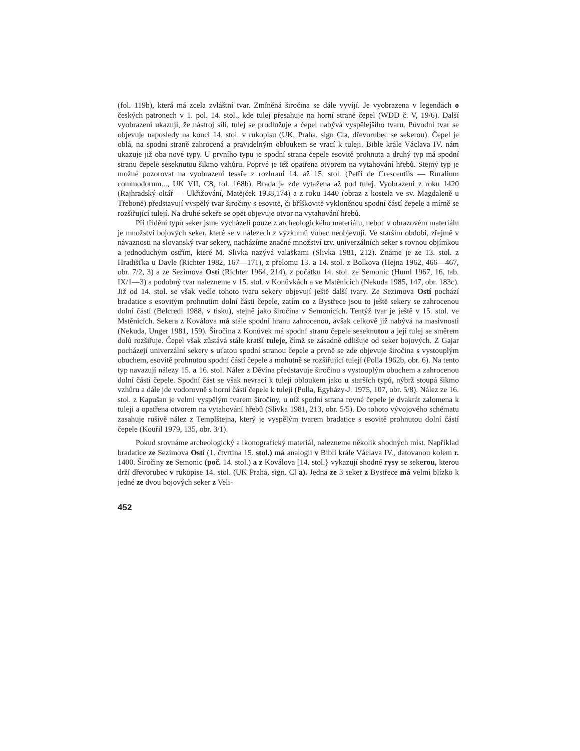(fol. 119b), která má zcela zvláštní tvar. Zmíněná širočina se dále vyvíjí. Je vyobrazena v legendách o českých patronech v 1. pol. 14. stol., kde tulej přesahuje na horní straně čepel (WDD č. V, 19/6). Další vyobrazení ukazují, že nástroj sílí, tulej se prodlužuje a čepel nabývá vyspělejšího tvaru. Původní tvar se objevuje naposledy na konci 14. stol. v rukopisu (UK, Praha, sign Cla, dřevorubec se sekerou). Čepel je oblá, na spodní straně zahrocená a pravidelným obloukem se vrací k tuleji. Bible krále Václava IV. nám ukazuje již oba nové typy. U prvního typu je spodní strana čepele esovitě prohnuta a druhý typ má spodní stranu čepele seseknutou šikmo vzhůru. Poprvé je též opatřena otvorem na vytahování hřebů. Stejný typ je možné pozorovat na vyobrazení tesaře z rozhraní 14. až 15. stol. (Petři de Crescentiis — Ruralium commodorum..., UK VII, C8, fol. 168b). Brada je zde vytažena až pod tulej. Vyobrazení z roku 1420 (Rajhradský oltář — Ukřižování, Matějček 1938,174) a z roku 1440 (obraz z kostela ve sv. Magdaleně u Třeboně) představují vyspělý tvar širočiny s esovitě, či bříškovitě vykloněnou spodní částí čepele a mírně se rozšiřující tulejí. Na druhé sekeře se opět objevuje otvor na vytahování hřebů.
Při třídění typů seker jsme vycházeli pouze z archeologického materiálu, neboť v obrazovém materiálu je množství bojových seker, které se v nálezech z výzkumů vůbec neobjevují. Ve starším období, zřejmě v návaznosti na slovanský tvar sekery, nacházíme značné množství tzv. univerzálních seker s rovnou objímkou a jednoduchým ostřím, které M. Slivka nazývá valaškami (Slivka 1981, 212). Známe je ze 13. stol. z Hradišťka u Davle (Richter 1982, 167—171), z přelomu 13. a 14. stol. z Bolkova (Hejna 1962, 466—467, obr. 7/2, 3) a ze Sezimova Ostí (Richter 1964, 214), z počátku 14. stol. ze Semonic (Huml 1967, 16, tab. IX/1—3) a podobný tvar nalezneme v 15. stol. v Konůvkách a ve Mstěnicích (Nekuda 1985, 147, obr. 183c). Již od 14. stol. se však vedle tohoto tvaru sekery objevují ještě další tvary. Ze Sezimova Ostí pochází bradatice s esovitým prohnutím dolní části čepele, zatím co z Bystřece jsou to ještě sekery se zahrocenou dolní částí (Belcredi 1988, v tisku), stejně jako širočina v Semonicích. Tentýž tvar je ještě v 15. stol. ve Mstěnicích. Sekera z Koválova má stále spodní hranu zahrocenou, avšak celkově již nabývá na masivnosti (Nekuda, Unger 1981, 159). Širočina z Konůvek má spodní stranu čepele seseknutou a její tulej se směrem dolů rozšiřuje. Čepel však zůstává stále kratší tuleje, čímž se zásadně odlišuje od seker bojových. Z Gajar pocházejí univerzální sekery s uťatou spodní stranou čepele a prvně se zde objevuje širočina s vystouplým obuchem, esovitě prohnutou spodní částí čepele a mohutně se rozšiřující tulejí (Polla 1962b, obr. 6). Na tento typ navazují nálezy 15. a 16. stol. Nález z Děvína představuje širočinu s vystouplým obuchem a zahrocenou dolní částí čepele. Spodní část se však nevrací k tuleji obloukem jako u starších typů, nýbrž stoupá šikmo vzhůru a dále jde vodorovně s horní částí čepele k tuleji (Polla, Egyházy-J. 1975, 107, obr. 5/8). Nález ze 16. stol. z Kapušan je velmi vyspělým tvarem širočiny, u níž spodní strana rovné čepele je dvakrát zalomena k tuleji a opatřena otvorem na vytahování hřebů (Slivka 1981, 213, obr. 5/5). Do tohoto vývojového schématu zasahuje rušivě nález z Templštejna, který je vyspělým tvarem bradatice s esovitě prohnutou dolní částí čepele (Kouřil 1979, 135, obr. 3/1).
Pokud srovnáme archeologický a ikonografický materiál, nalezneme několik shodných míst. Například bradatice ze Sezimova Ostí (1. čtvrtina 15. stol.) má analogii v Bibli krále Václava IV., datovanou kolem r. 1400. Širočiny ze Semonic (poč. 14. stol.) a z Koválova [14. stol.} vykazují shodné rysy se sekerou, kterou drží dřevorubec v rukopise 14. stol. (UK Praha, sign. Cl a). Jedna ze 3 seker z Bystřece má velmi blízko k jedné ze dvou bojových seker z Veli-
452